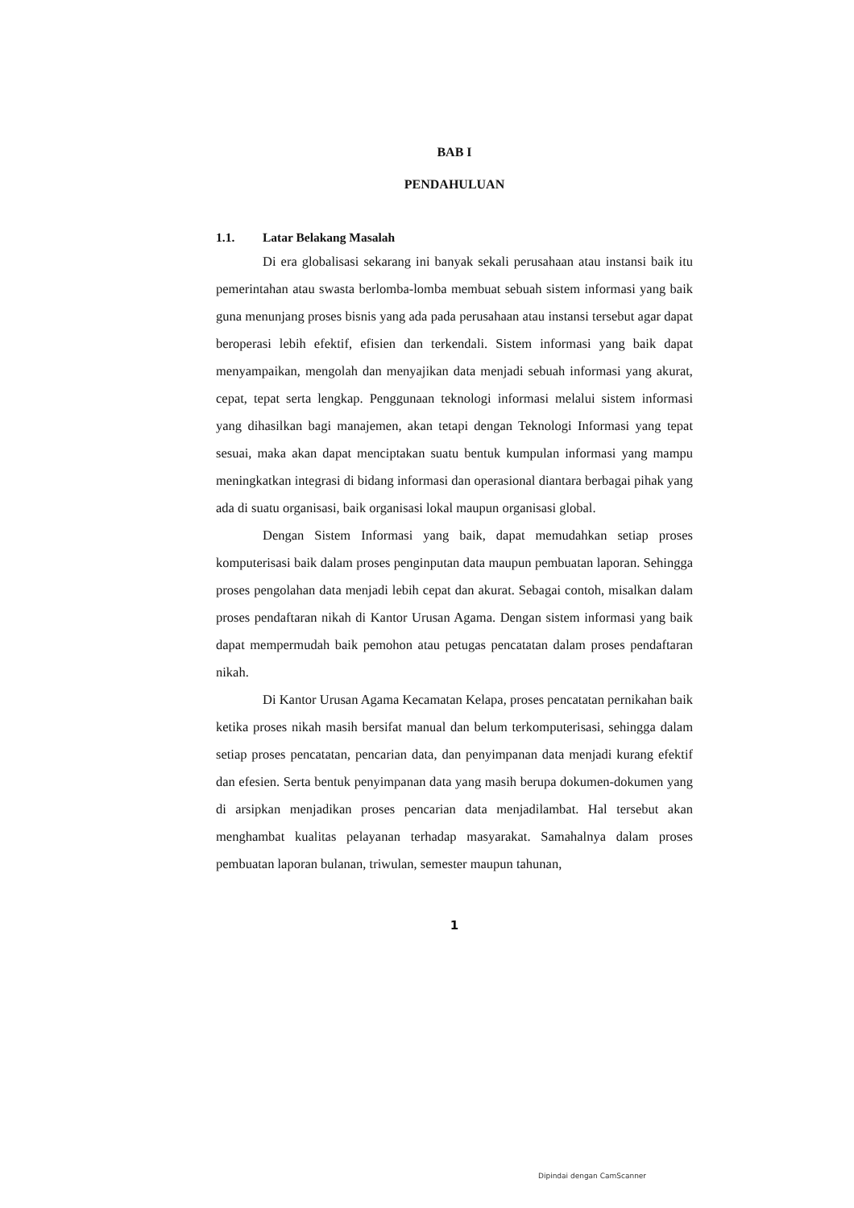BAB I
PENDAHULUAN
1.1. Latar Belakang Masalah
Di era globalisasi sekarang ini banyak sekali perusahaan atau instansi baik itu pemerintahan atau swasta berlomba-lomba membuat sebuah sistem informasi yang baik guna menunjang proses bisnis yang ada pada perusahaan atau instansi tersebut agar dapat beroperasi lebih efektif, efisien dan terkendali. Sistem informasi yang baik dapat menyampaikan, mengolah dan menyajikan data menjadi sebuah informasi yang akurat, cepat, tepat serta lengkap. Penggunaan teknologi informasi melalui sistem informasi yang dihasilkan bagi manajemen, akan tetapi dengan Teknologi Informasi yang tepat sesuai, maka akan dapat menciptakan suatu bentuk kumpulan informasi yang mampu meningkatkan integrasi di bidang informasi dan operasional diantara berbagai pihak yang ada di suatu organisasi, baik organisasi lokal maupun organisasi global.
Dengan Sistem Informasi yang baik, dapat memudahkan setiap proses komputerisasi baik dalam proses penginputan data maupun pembuatan laporan. Sehingga proses pengolahan data menjadi lebih cepat dan akurat. Sebagai contoh, misalkan dalam proses pendaftaran nikah di Kantor Urusan Agama. Dengan sistem informasi yang baik dapat mempermudah baik pemohon atau petugas pencatatan dalam proses pendaftaran nikah.
Di Kantor Urusan Agama Kecamatan Kelapa, proses pencatatan pernikahan baik ketika proses nikah masih bersifat manual dan belum terkomputerisasi, sehingga dalam setiap proses pencatatan, pencarian data, dan penyimpanan data menjadi kurang efektif dan efesien. Serta bentuk penyimpanan data yang masih berupa dokumen-dokumen yang di arsipkan menjadikan proses pencarian data menjadilambat. Hal tersebut akan menghambat kualitas pelayanan terhadap masyarakat. Samahalnya dalam proses pembuatan laporan bulanan, triwulan, semester maupun tahunan,
1
Dipindai dengan CamScanner